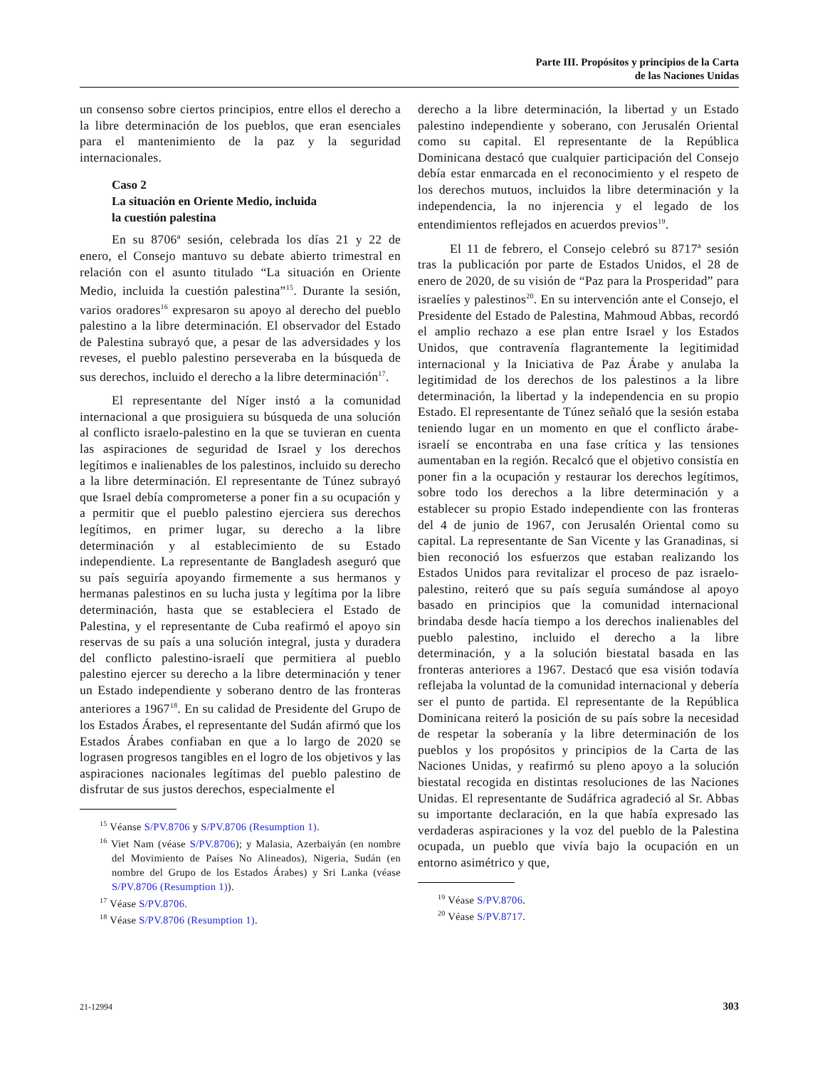Parte III. Propósitos y principios de la Carta
de las Naciones Unidas
un consenso sobre ciertos principios, entre ellos el derecho a la libre determinación de los pueblos, que eran esenciales para el mantenimiento de la paz y la seguridad internacionales.
Caso 2
La situación en Oriente Medio, incluida
la cuestión palestina
En su 8706ª sesión, celebrada los días 21 y 22 de enero, el Consejo mantuvo su debate abierto trimestral en relación con el asunto titulado “La situación en Oriente Medio, incluida la cuestión palestina”<sup>15</sup>. Durante la sesión, varios oradores<sup>16</sup> expresaron su apoyo al derecho del pueblo palestino a la libre determinación. El observador del Estado de Palestina subrayó que, a pesar de las adversidades y los reveses, el pueblo palestino perseveraba en la búsqueda de sus derechos, incluido el derecho a la libre determinación<sup>17</sup>.
El representante del Níger instó a la comunidad internacional a que prosiguiera su búsqueda de una solución al conflicto israelo-palestino en la que se tuvieran en cuenta las aspiraciones de seguridad de Israel y los derechos legítimos e inalienables de los palestinos, incluido su derecho a la libre determinación. El representante de Túnez subrayó que Israel debía comprometerse a poner fin a su ocupación y a permitir que el pueblo palestino ejerciera sus derechos legítimos, en primer lugar, su derecho a la libre determinación y al establecimiento de su Estado independiente. La representante de Bangladesh aseguró que su país seguiría apoyando firmemente a sus hermanos y hermanas palestinos en su lucha justa y legítima por la libre determinación, hasta que se estableciera el Estado de Palestina, y el representante de Cuba reafirmó el apoyo sin reservas de su país a una solución integral, justa y duradera del conflicto palestino-israelí que permitiera al pueblo palestino ejercer su derecho a la libre determinación y tener un Estado independiente y soberano dentro de las fronteras anteriores a 1967<sup>18</sup>. En su calidad de Presidente del Grupo de los Estados Árabes, el representante del Sudán afirmó que los Estados Árabes confiaban en que a lo largo de 2020 se lograsen progresos tangibles en el logro de los objetivos y las aspiraciones nacionales legítimas del pueblo palestino de disfrutar de sus justos derechos, especialmente el
<sup>15</sup> Véanse S/PV.8706 y S/PV.8706 (Resumption 1).
<sup>16</sup> Viet Nam (véase S/PV.8706); y Malasia, Azerbaiyán (en nombre del Movimiento de Países No Alineados), Nigeria, Sudán (en nombre del Grupo de los Estados Árabes) y Sri Lanka (véase S/PV.8706 (Resumption 1)).
<sup>17</sup> Véase S/PV.8706.
<sup>18</sup> Véase S/PV.8706 (Resumption 1).
derecho a la libre determinación, la libertad y un Estado palestino independiente y soberano, con Jerusalén Oriental como su capital. El representante de la República Dominicana destacó que cualquier participación del Consejo debía estar enmarcada en el reconocimiento y el respeto de los derechos mutuos, incluidos la libre determinación y la independencia, la no injerencia y el legado de los entendimientos reflejados en acuerdos previos<sup>19</sup>.
El 11 de febrero, el Consejo celebró su 8717ª sesión tras la publicación por parte de Estados Unidos, el 28 de enero de 2020, de su visión de “Paz para la Prosperidad” para israelíes y palestinos<sup>20</sup>. En su intervención ante el Consejo, el Presidente del Estado de Palestina, Mahmoud Abbas, recordó el amplio rechazo a ese plan entre Israel y los Estados Unidos, que contravenía flagrantemente la legitimidad internacional y la Iniciativa de Paz Árabe y anulaba la legitimidad de los derechos de los palestinos a la libre determinación, la libertad y la independencia en su propio Estado. El representante de Túnez señaló que la sesión estaba teniendo lugar en un momento en que el conflicto árabe-israelí se encontraba en una fase crítica y las tensiones aumentaban en la región. Recalcó que el objetivo consistía en poner fin a la ocupación y restaurar los derechos legítimos, sobre todo los derechos a la libre determinación y a establecer su propio Estado independiente con las fronteras del 4 de junio de 1967, con Jerusalén Oriental como su capital. La representante de San Vicente y las Granadinas, si bien reconoció los esfuerzos que estaban realizando los Estados Unidos para revitalizar el proceso de paz israelo-palestino, reiteró que su país seguía sumándose al apoyo basado en principios que la comunidad internacional brindaba desde hacía tiempo a los derechos inalienables del pueblo palestino, incluido el derecho a la libre determinación, y a la solución biestatal basada en las fronteras anteriores a 1967. Destacó que esa visión todavía reflejaba la voluntad de la comunidad internacional y debería ser el punto de partida. El representante de la República Dominicana reiteró la posición de su país sobre la necesidad de respetar la soberanía y la libre determinación de los pueblos y los propósitos y principios de la Carta de las Naciones Unidas, y reafirmó su pleno apoyo a la solución biestatal recogida en distintas resoluciones de las Naciones Unidas. El representante de Sudáfrica agradeció al Sr. Abbas su importante declaración, en la que había expresado las verdaderas aspiraciones y la voz del pueblo de la Palestina ocupada, un pueblo que vivía bajo la ocupación en un entorno asimétrico y que,
<sup>19</sup> Véase S/PV.8706.
<sup>20</sup> Véase S/PV.8717.
21-12994 303